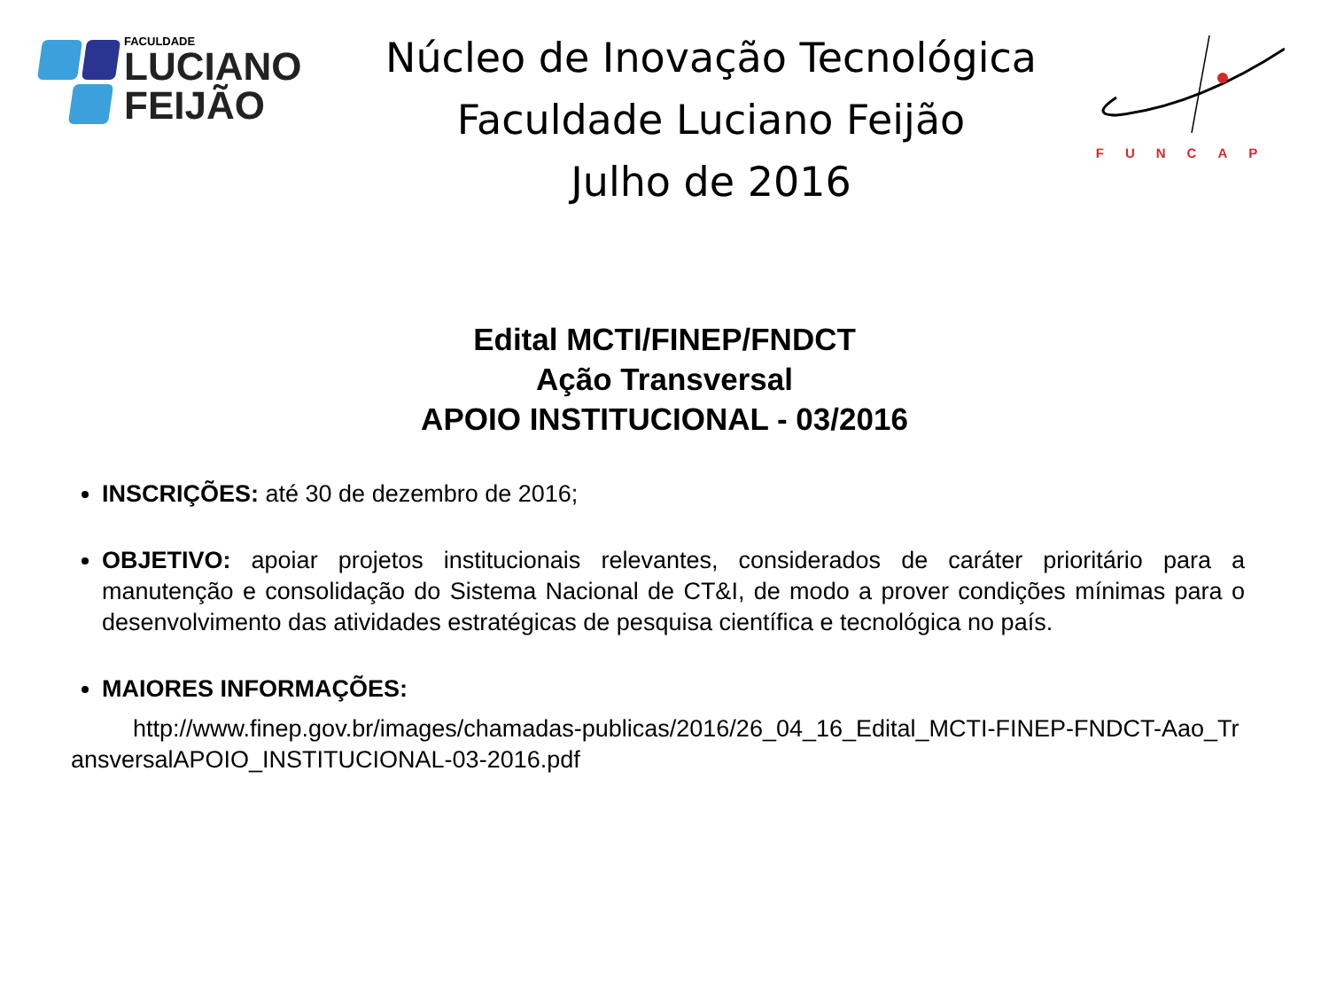FACULDADE
LUCIANO
FEIJÃO
Núcleo de Inovação Tecnológica
Faculdade Luciano Feijão
Julho de 2016
FUNCAP
Edital MCTI/FINEP/FNDCT
Ação Transversal
APOIO INSTITUCIONAL - 03/2016
INSCRIÇÕES: até 30 de dezembro de 2016;
OBJETIVO: apoiar projetos institucionais relevantes, considerados de caráter prioritário para a manutenção e consolidação do Sistema Nacional de CT&I, de modo a prover condições mínimas para o desenvolvimento das atividades estratégicas de pesquisa científica e tecnológica no país.
MAIORES INFORMAÇÕES:
http://www.finep.gov.br/images/chamadas-publicas/2016/26_04_16_Edital_MCTI-FINEP-FNDCT-Aao_TransversalAPOIO_INSTITUCIONAL-03-2016.pdf